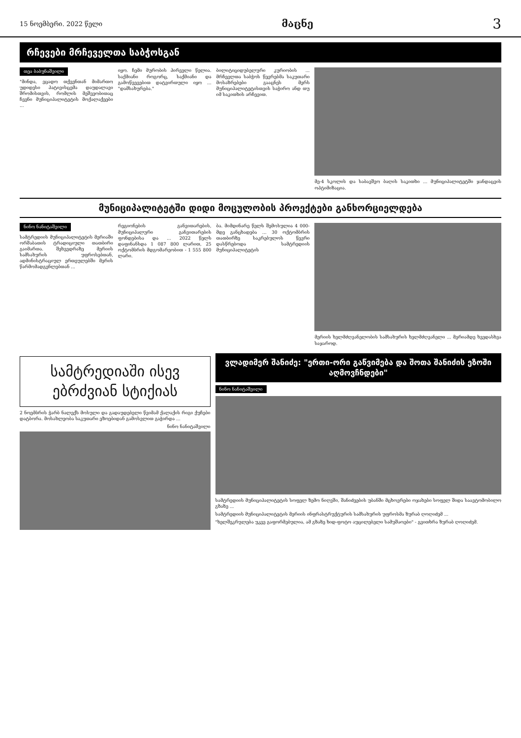15 ნოემბერი. 2022 წელი მაცნე 3
რჩევები მრჩეველთა საბჭოსგან
თეა ბაბუნაშვილი
"მინდა, ვცადო თქვენთან მიმართო უდიდესი პატივისცემა დაუდალავი შრომისთვის, რომლის მეშვეობითაც ჩვენი მუნიციპალიტეტის მოქალაქეები ...
იყო. ჩემი მურობის პირველი წელია. საქმიანი როგორც, საქმიანი და გამოწვევებით დატვირთული იყო ... "დამსახურება."
ბილიტიციდუბელური კურიობის ... მრჩევლთა საბჭოს წევრებმა საკუთარი მოსაზრებები გააცნეს მერს მუნიციპალიტეტისთვის საჭირო ანდ თუ იმ საკითხის არჩევით.
მე-4 სკოლის და საბავშვო ბაღის საკითხი ... მუნიციპალიტეტში ჯანდაცვის ოპტიმიზაცია.
მუნიციპალიტეტში დიდი მოცულობის პროექტები განხორციელდება
ნინო ნანიტაშვილი
სამტრედიის მუნიციპალიტეტის მერიაში ორშაბათის ტრადიციული თათბირი გაიმართა. შეხვედრაზე მერიის სამსახურის უფროსებთან, ადმინისტრაციულ ერთეულებში მერის წარმომადგენლებთან ...
რეგიონების განვითარების, მუნიციპალური განვითარების ფონდებისა და ... 2022 წელს დაფინანსდა 1 087 800 ლარით, 25 ოქტომბრის მდგომარეობით - 1 555 800 ლარი.
ბა. მიმდინარე წელს შემოსულია 4 000-მდე განცხადება ... 30 ოქტომბრის თათბირზე საკრებულოს წევრი დასწრებოდა სამტრედიის მუნიციპალიტეტის
მერიის ხელმძღვანელობის სამსახურის ხელმძღვანელი ... მერიამდე ხვედასხვა საჯაროდ.
სამტრედიაში ისევ ებრძვიან სტიქიას
2 ნოემბრის ჭარბ ნალექს მოსული და გადაუდებელი წვიმამ ქალაქის რიგი ქუჩები დატბორა. მოსახლეობა საკუთარი ეზოებიდან გამოსვლით გაჭირდა ...
ნინო ნანიტაშვილი
ვლადიმერ შანიძე: "ერთი-ორი გაწვიმება და შოთა შანიძის ეზოში აღმოვჩნდები"
ნინო ნანიტაშვილი
სამტრედიის მუნიციპალიტეტის სოფელ ზემო ნიღვში, შანიძეების უბანში მცხოვრები ოჯახები სოფელ შიდა საავტომობილო გზაზე ...
სამტრედიის მუნიციპალიტეტის მერიის ინფრასტრუქტურის სამსახურის უფროსმა ზურაბ ღოღიძემ ...
"ხელშეკრულება უკვე გაფორმებულია, ამ გზაზე ხიდ-ფოტო აუცილებელი სამუშაოები" - გვითხრა ზურაბ ღოღიძემ.